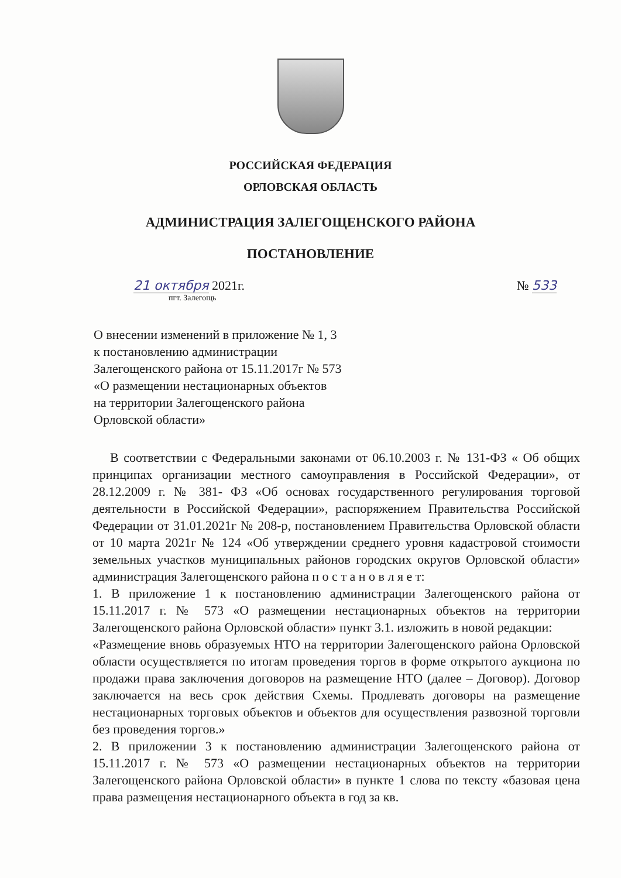РОССИЙСКАЯ ФЕДЕРАЦИЯ
ОРЛОВСКАЯ ОБЛАСТЬ
АДМИНИСТРАЦИЯ ЗАЛЕГОЩЕНСКОГО РАЙОНА
ПОСТАНОВЛЕНИЕ
21 октября 2021г. № 533
пгт. Залегощь
О внесении изменений в приложение № 1, 3
к постановлению администрации
Залегощенского района от 15.11.2017г № 573
«О размещении нестационарных объектов
на территории Залегощенского района
Орловской области»
В соответствии с Федеральными законами от 06.10.2003 г. № 131-ФЗ « Об общих принципах организации местного самоуправления в Российской Федерации», от 28.12.2009 г. № 381- ФЗ «Об основах государственного регулирования торговой деятельности в Российской Федерации», распоряжением Правительства Российской Федерации от 31.01.2021г № 208-р, постановлением Правительства Орловской области от 10 марта 2021г № 124 «Об утверждении среднего уровня кадастровой стоимости земельных участков муниципальных районов городских округов Орловской области» администрация Залегощенского района п о с т а н о в л я е т:
1. В приложение 1 к постановлению администрации Залегощенского района от 15.11.2017 г. № 573 «О размещении нестационарных объектов на территории Залегощенского района Орловской области» пункт 3.1. изложить в новой редакции:
«Размещение вновь образуемых НТО на территории Залегощенского района Орловской области осуществляется по итогам проведения торгов в форме открытого аукциона по продажи права заключения договоров на размещение НТО (далее – Договор). Договор заключается на весь срок действия Схемы. Продлевать договоры на размещение нестационарных торговых объектов и объектов для осуществления развозной торговли без проведения торгов.»
2. В приложении 3 к постановлению администрации Залегощенского района от 15.11.2017 г. № 573 «О размещении нестационарных объектов на территории Залегощенского района Орловской области» в пункте 1 слова по тексту «базовая цена права размещения нестационарного объекта в год за кв.